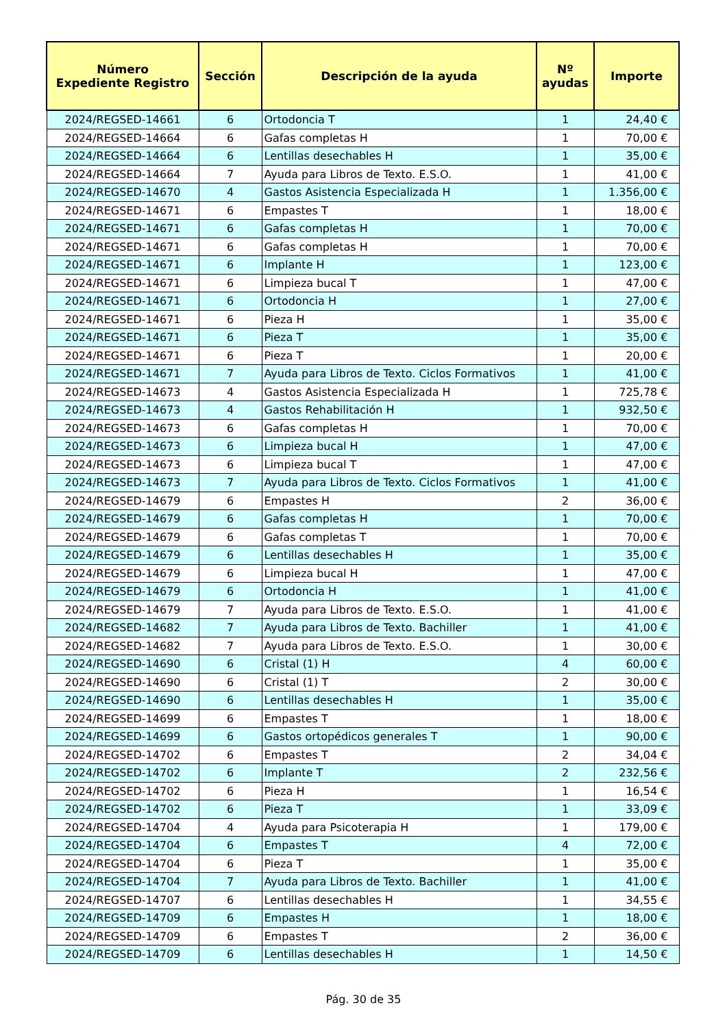| Número Expediente Registro | Sección | Descripción de la ayuda | Nº ayudas | Importe |
| --- | --- | --- | --- | --- |
| 2024/REGSED-14661 | 6 | Ortodoncia T | 1 | 24,40 € |
| 2024/REGSED-14664 | 6 | Gafas completas H | 1 | 70,00 € |
| 2024/REGSED-14664 | 6 | Lentillas desechables H | 1 | 35,00 € |
| 2024/REGSED-14664 | 7 | Ayuda para Libros de Texto. E.S.O. | 1 | 41,00 € |
| 2024/REGSED-14670 | 4 | Gastos Asistencia Especializada H | 1 | 1.356,00 € |
| 2024/REGSED-14671 | 6 | Empastes T | 1 | 18,00 € |
| 2024/REGSED-14671 | 6 | Gafas completas H | 1 | 70,00 € |
| 2024/REGSED-14671 | 6 | Gafas completas H | 1 | 70,00 € |
| 2024/REGSED-14671 | 6 | Implante H | 1 | 123,00 € |
| 2024/REGSED-14671 | 6 | Limpieza bucal T | 1 | 47,00 € |
| 2024/REGSED-14671 | 6 | Ortodoncia H | 1 | 27,00 € |
| 2024/REGSED-14671 | 6 | Pieza H | 1 | 35,00 € |
| 2024/REGSED-14671 | 6 | Pieza T | 1 | 35,00 € |
| 2024/REGSED-14671 | 6 | Pieza T | 1 | 20,00 € |
| 2024/REGSED-14671 | 7 | Ayuda para Libros de Texto. Ciclos Formativos | 1 | 41,00 € |
| 2024/REGSED-14673 | 4 | Gastos Asistencia Especializada H | 1 | 725,78 € |
| 2024/REGSED-14673 | 4 | Gastos Rehabilitación H | 1 | 932,50 € |
| 2024/REGSED-14673 | 6 | Gafas completas H | 1 | 70,00 € |
| 2024/REGSED-14673 | 6 | Limpieza bucal H | 1 | 47,00 € |
| 2024/REGSED-14673 | 6 | Limpieza bucal T | 1 | 47,00 € |
| 2024/REGSED-14673 | 7 | Ayuda para Libros de Texto. Ciclos Formativos | 1 | 41,00 € |
| 2024/REGSED-14679 | 6 | Empastes H | 2 | 36,00 € |
| 2024/REGSED-14679 | 6 | Gafas completas H | 1 | 70,00 € |
| 2024/REGSED-14679 | 6 | Gafas completas T | 1 | 70,00 € |
| 2024/REGSED-14679 | 6 | Lentillas desechables H | 1 | 35,00 € |
| 2024/REGSED-14679 | 6 | Limpieza bucal H | 1 | 47,00 € |
| 2024/REGSED-14679 | 6 | Ortodoncia H | 1 | 41,00 € |
| 2024/REGSED-14679 | 7 | Ayuda para Libros de Texto. E.S.O. | 1 | 41,00 € |
| 2024/REGSED-14682 | 7 | Ayuda para Libros de Texto. Bachiller | 1 | 41,00 € |
| 2024/REGSED-14682 | 7 | Ayuda para Libros de Texto. E.S.O. | 1 | 30,00 € |
| 2024/REGSED-14690 | 6 | Cristal (1) H | 4 | 60,00 € |
| 2024/REGSED-14690 | 6 | Cristal (1) T | 2 | 30,00 € |
| 2024/REGSED-14690 | 6 | Lentillas desechables H | 1 | 35,00 € |
| 2024/REGSED-14699 | 6 | Empastes T | 1 | 18,00 € |
| 2024/REGSED-14699 | 6 | Gastos ortopédicos generales T | 1 | 90,00 € |
| 2024/REGSED-14702 | 6 | Empastes T | 2 | 34,04 € |
| 2024/REGSED-14702 | 6 | Implante T | 2 | 232,56 € |
| 2024/REGSED-14702 | 6 | Pieza H | 1 | 16,54 € |
| 2024/REGSED-14702 | 6 | Pieza T | 1 | 33,09 € |
| 2024/REGSED-14704 | 4 | Ayuda para Psicoterapia H | 1 | 179,00 € |
| 2024/REGSED-14704 | 6 | Empastes T | 4 | 72,00 € |
| 2024/REGSED-14704 | 6 | Pieza T | 1 | 35,00 € |
| 2024/REGSED-14704 | 7 | Ayuda para Libros de Texto. Bachiller | 1 | 41,00 € |
| 2024/REGSED-14707 | 6 | Lentillas desechables H | 1 | 34,55 € |
| 2024/REGSED-14709 | 6 | Empastes H | 1 | 18,00 € |
| 2024/REGSED-14709 | 6 | Empastes T | 2 | 36,00 € |
| 2024/REGSED-14709 | 6 | Lentillas desechables H | 1 | 14,50 € |
Pág. 30 de 35